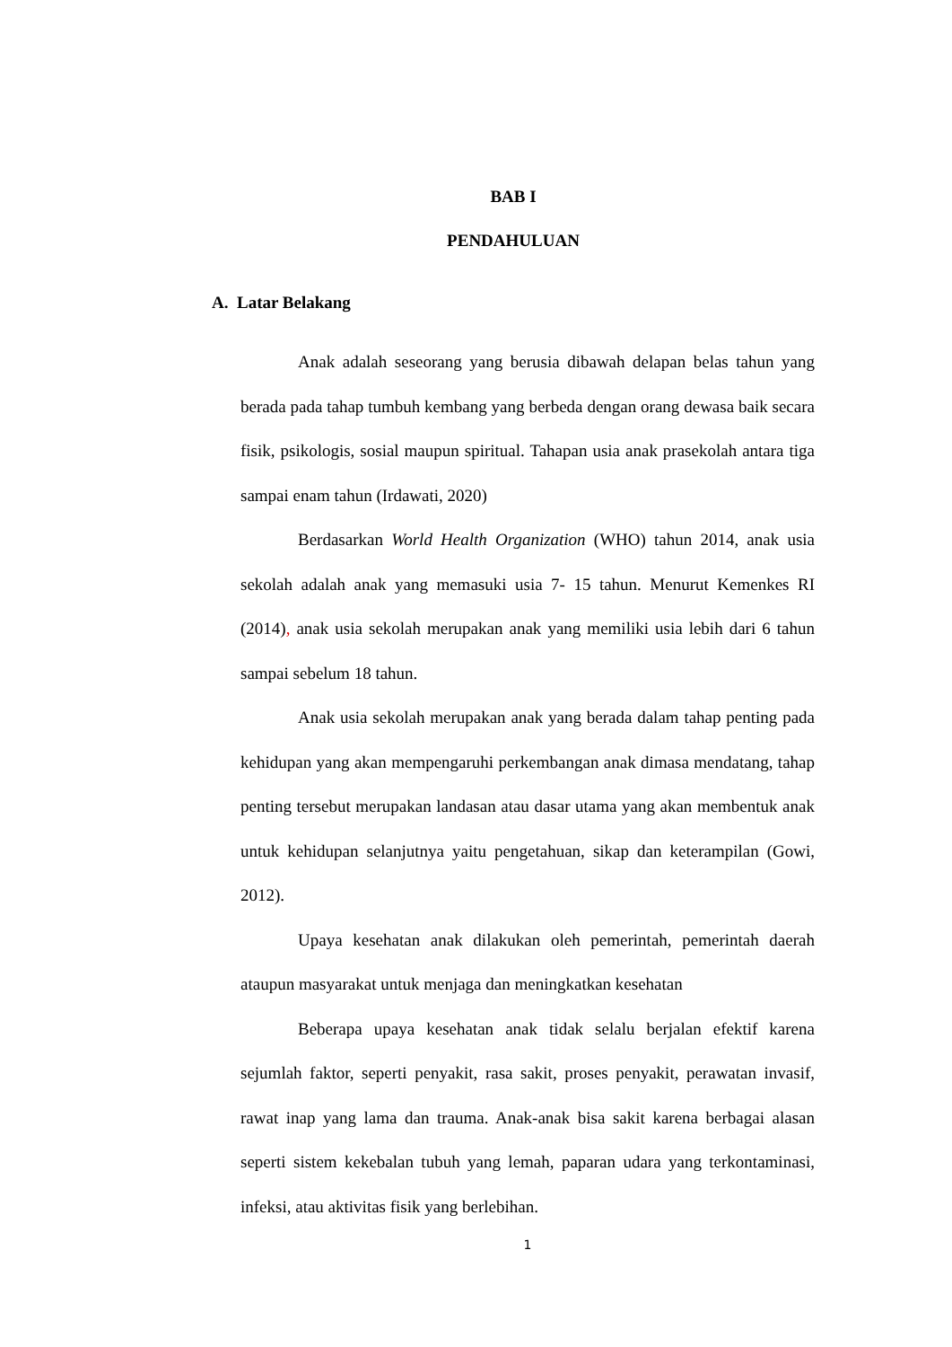BAB I
PENDAHULUAN
A. Latar Belakang
Anak adalah seseorang yang berusia dibawah delapan belas tahun yang berada pada tahap tumbuh kembang yang berbeda dengan orang dewasa baik secara fisik, psikologis, sosial maupun spiritual. Tahapan usia anak prasekolah antara tiga sampai enam tahun (Irdawati, 2020)
Berdasarkan World Health Organization (WHO) tahun 2014, anak usia sekolah adalah anak yang memasuki usia 7- 15 tahun. Menurut Kemenkes RI (2014), anak usia sekolah merupakan anak yang memiliki usia lebih dari 6 tahun sampai sebelum 18 tahun.
Anak usia sekolah merupakan anak yang berada dalam tahap penting pada kehidupan yang akan mempengaruhi perkembangan anak dimasa mendatang, tahap penting tersebut merupakan landasan atau dasar utama yang akan membentuk anak untuk kehidupan selanjutnya yaitu pengetahuan, sikap dan keterampilan (Gowi, 2012).
Upaya kesehatan anak dilakukan oleh pemerintah, pemerintah daerah ataupun masyarakat untuk menjaga dan meningkatkan kesehatan
Beberapa upaya kesehatan anak tidak selalu berjalan efektif karena sejumlah faktor, seperti penyakit, rasa sakit, proses penyakit, perawatan invasif, rawat inap yang lama dan trauma. Anak-anak bisa sakit karena berbagai alasan seperti sistem kekebalan tubuh yang lemah, paparan udara yang terkontaminasi, infeksi, atau aktivitas fisik yang berlebihan.
1